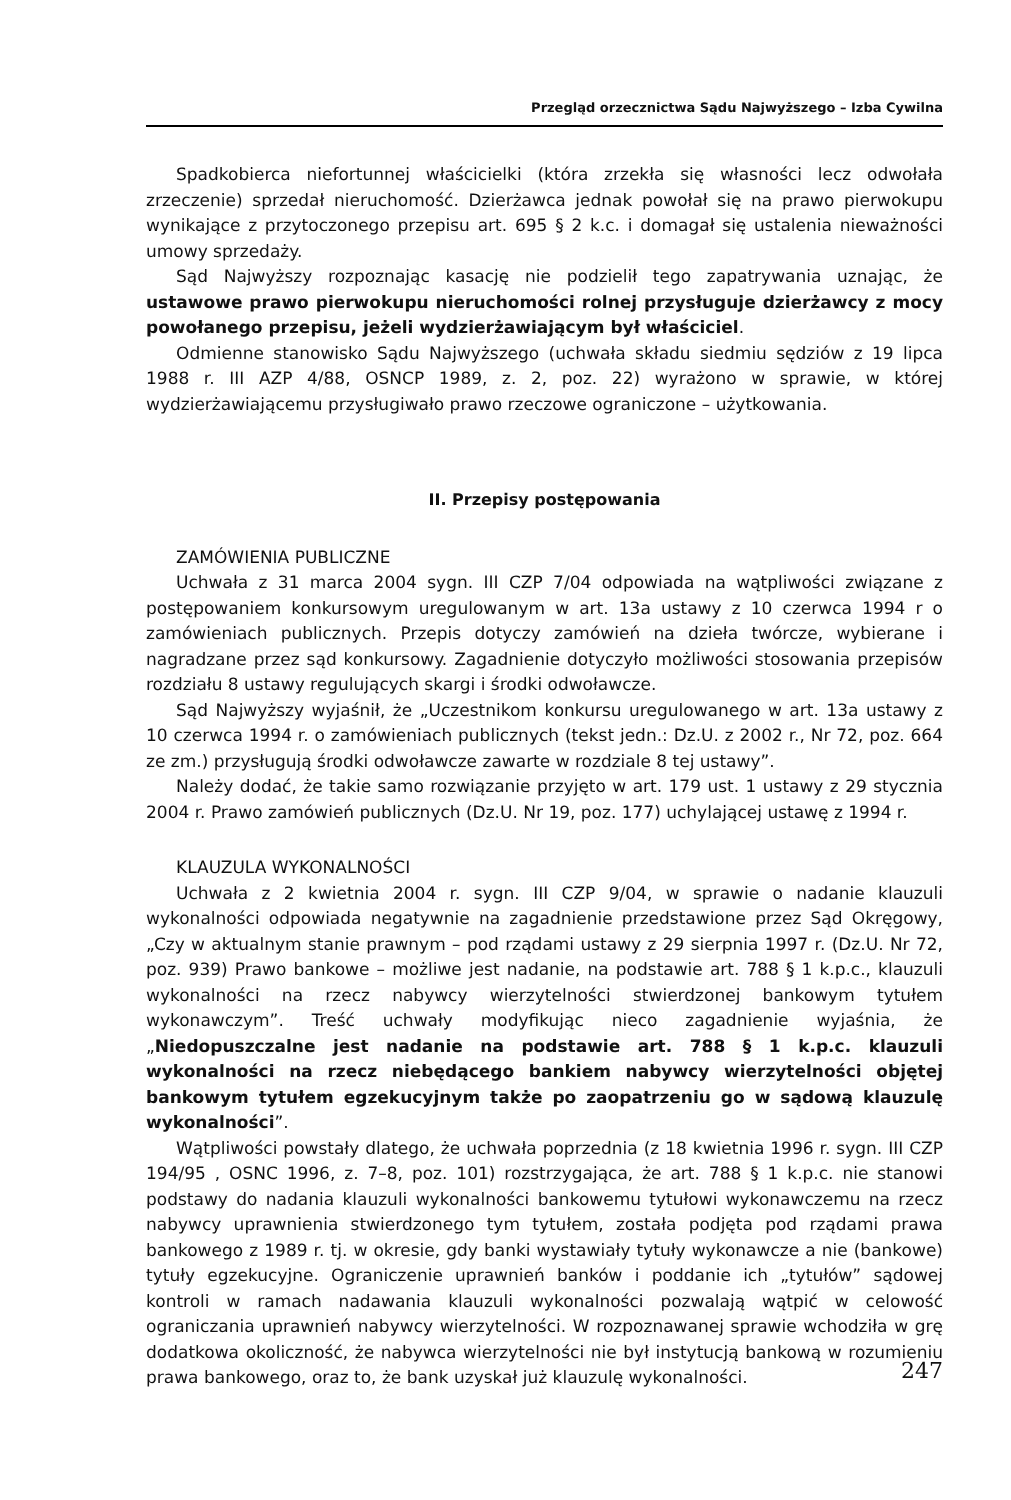Przegląd orzecznictwa Sądu Najwyższego – Izba Cywilna
Spadkobierca niefortunnej właścicielki (która zrzekła się własności lecz odwołała zrzeczenie) sprzedał nieruchomość. Dzierżawca jednak powołał się na prawo pierwokupu wynikające z przytoczonego przepisu art. 695 § 2 k.c. i domagał się ustalenia nieważności umowy sprzedaży.
Sąd Najwyższy rozpoznając kasację nie podzielił tego zapatrywania uznając, że ustawowe prawo pierwokupu nieruchomości rolnej przysługuje dzierżawcy z mocy powołanego przepisu, jeżeli wydzierżawiającym był właściciel.
Odmienne stanowisko Sądu Najwyższego (uchwała składu siedmiu sędziów z 19 lipca 1988 r. III AZP 4/88, OSNCP 1989, z. 2, poz. 22) wyrażono w sprawie, w której wydzierżawiającemu przysługiwało prawo rzeczowe ograniczone – użytkowania.
II. Przepisy postępowania
ZAMÓWIENIA PUBLICZNE
Uchwała z 31 marca 2004 sygn. III CZP 7/04 odpowiada na wątpliwości związane z postępowaniem konkursowym uregulowanym w art. 13a ustawy z 10 czerwca 1994 r o zamówieniach publicznych. Przepis dotyczy zamówień na dzieła twórcze, wybierane i nagradzane przez sąd konkursowy. Zagadnienie dotyczyło możliwości stosowania przepisów rozdziału 8 ustawy regulujących skargi i środki odwoławcze.
Sąd Najwyższy wyjaśnił, że „Uczestnikom konkursu uregulowanego w art. 13a ustawy z 10 czerwca 1994 r. o zamówieniach publicznych (tekst jedn.: Dz.U. z 2002 r., Nr 72, poz. 664 ze zm.) przysługują środki odwoławcze zawarte w rozdziale 8 tej ustawy”.
Należy dodać, że takie samo rozwiązanie przyjęto w art. 179 ust. 1 ustawy z 29 stycznia 2004 r. Prawo zamówień publicznych (Dz.U. Nr 19, poz. 177) uchylającej ustawę z 1994 r.
KLAUZULA WYKONALNOŚCI
Uchwała z 2 kwietnia 2004 r. sygn. III CZP 9/04, w sprawie o nadanie klauzuli wykonalności odpowiada negatywnie na zagadnienie przedstawione przez Sąd Okręgowy, „Czy w aktualnym stanie prawnym – pod rządami ustawy z 29 sierpnia 1997 r. (Dz.U. Nr 72, poz. 939) Prawo bankowe – możliwe jest nadanie, na podstawie art. 788 § 1 k.p.c., klauzuli wykonalności na rzecz nabywcy wierzytelności stwierdzonej bankowym tytułem wykonawczym”. Treść uchwały modyfikując nieco zagadnienie wyjaśnia, że „Niedopuszczalne jest nadanie na podstawie art. 788 § 1 k.p.c. klauzuli wykonalności na rzecz niebędącego bankiem nabywcy wierzytelności objętej bankowym tytułem egzekucyjnym także po zaopatrzeniu go w sądową klauzulę wykonalności”.
Wątpliwości powstały dlatego, że uchwała poprzednia (z 18 kwietnia 1996 r. sygn. III CZP 194/95 , OSNC 1996, z. 7–8, poz. 101) rozstrzygająca, że art. 788 § 1 k.p.c. nie stanowi podstawy do nadania klauzuli wykonalności bankowemu tytułowi wykonawczemu na rzecz nabywcy uprawnienia stwierdzonego tym tytułem, została podjęta pod rządami prawa bankowego z 1989 r. tj. w okresie, gdy banki wystawiały tytuły wykonawcze a nie (bankowe) tytuły egzekucyjne. Ograniczenie uprawnień banków i poddanie ich „tytułów” sądowej kontroli w ramach nadawania klauzuli wykonalności pozwalają wątpić w celowość ograniczania uprawnień nabywcy wierzytelności. W rozpoznawanej sprawie wchodziła w grę dodatkowa okoliczność, że nabywca wierzytelności nie był instytucją bankową w rozumieniu prawa bankowego, oraz to, że bank uzyskał już klauzulę wykonalności.
247